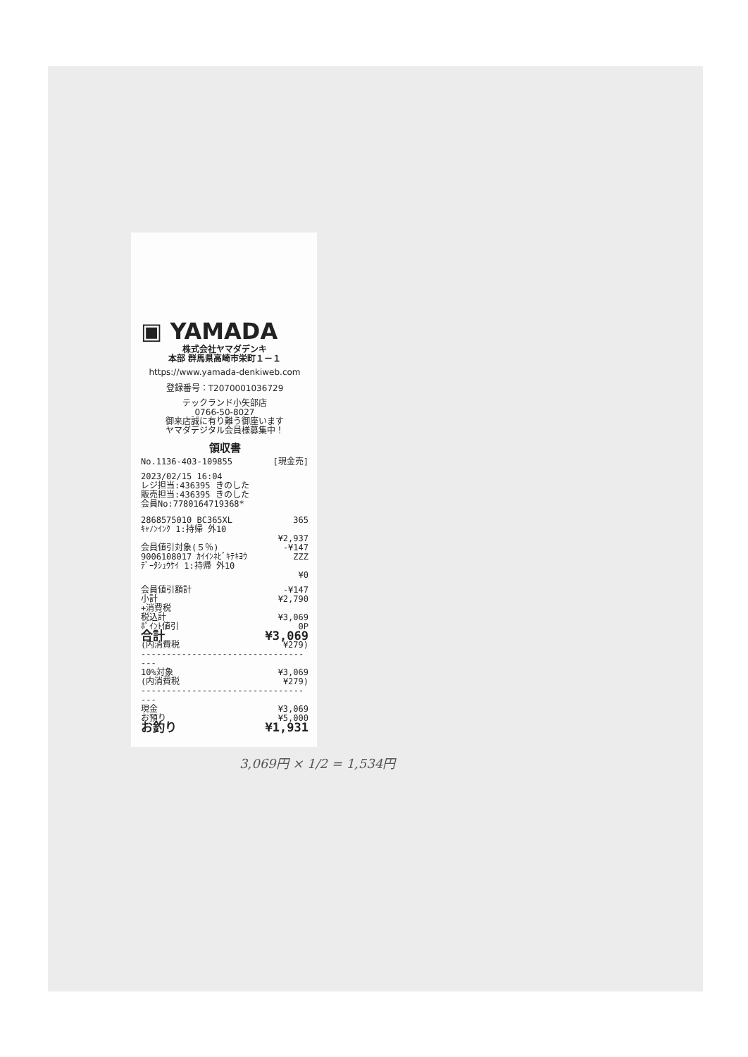▣ YAMADA
株式会社ヤマダデンキ
本部 群馬県高崎市栄町１－１
https://www.yamada-denkiweb.com
登録番号：T2070001036729
テックランド小矢部店
0766-50-8027
御来店誠に有り難う御座います
ヤマダデジタル会員様募集中！
領収書
No.1136-403-109855 [現金売]
2023/02/15 16:04
レジ担当:436395 きのした
販売担当:436395 きのした
会員No:7780164719368*
2868575010 BC365XL 365
ｷｬﾉﾝｲﾝｸ 1:持帰 外10
¥2,937
会員値引対象(５％) -¥147
9006108017 ｶｲｲﾝﾈﾋﾞｷﾃｷﾖｳ ZZZ
ﾃﾞｰﾀｼｭｳｹｲ 1:持帰 外10
¥0
会員値引額計 -¥147
小計 ¥2,790
+消費税
税込計 ¥3,069
ﾎﾟｲﾝﾄ値引 0P
合計 ¥3,069
(内消費税 ¥279)
-----------------------------------
10%対象 ¥3,069
(内消費税 ¥279)
-----------------------------------
現金 ¥3,069
お預り ¥5,000
お釣り ¥1,931
3,069円 × 1/2 = 1,534円